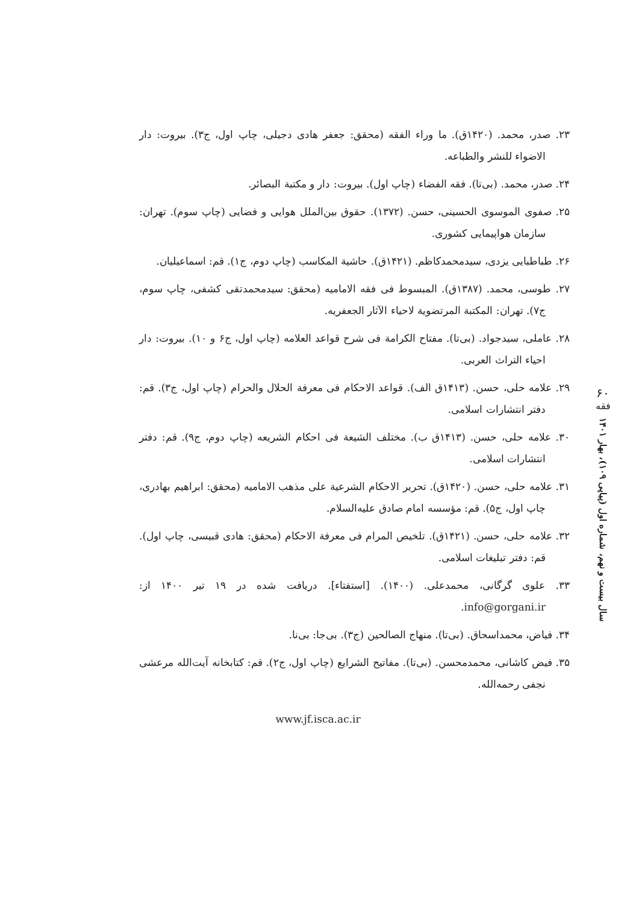۶۰
فقه
سال بیست و نهم، شماره اول (پیاپی ۱۰۹)، بهار ۱۴۰۱
۲۳. صدر، محمد. (۱۴۲۰ق). ما وراء الفقه (محقق: جعفر هادی دجیلی، چاپ اول، ج۳). بیروت: دار الاضواء للنشر والطباعه.
۲۴. صدر، محمد. (بی‌تا). فقه الفضاء (چاپ اول). بیروت: دار و مکتبة البصائر.
۲۵. صفوی الموسوی الحسینی، حسن. (۱۳۷۲). حقوق بین‌الملل هوایی و فضایی (چاپ سوم). تهران: سازمان هواپیمایی کشوری.
۲۶. طباطبایی یزدی، سیدمحمدکاظم. (۱۴۲۱ق). حاشیة المکاسب (چاپ دوم، ج۱). قم: اسماعیلیان.
۲۷. طوسی، محمد. (۱۳۸۷ق). المبسوط فی فقه الامامیه (محقق: سیدمحمدتقی کشفی، چاپ سوم، ج۷). تهران: المکتبة المرتضویة لاحیاء الآثار الجعفریه.
۲۸. عاملی، سیدجواد. (بی‌تا). مفتاح الکرامة فی شرح قواعد العلامه (چاپ اول، ج۶ و ۱۰). بیروت: دار احیاء التراث العربی.
۲۹. علامه حلی، حسن. (۱۴۱۳ق الف). قواعد الاحکام فی معرفة الحلال والحرام (چاپ اول، ج۳). قم: دفتر انتشارات اسلامی.
۳۰. علامه حلی، حسن. (۱۴۱۳ق ب). مختلف الشیعة فی احکام الشریعه (چاپ دوم، ج۹). قم: دفتر انتشارات اسلامی.
۳۱. علامه حلی، حسن. (۱۴۲۰ق). تحریر الاحکام الشرعیة علی مذهب الامامیه (محقق: ابراهیم بهادری، چاپ اول، ج۵). قم: مؤسسه امام صادق علیه‌السلام.
۳۲. علامه حلی، حسن. (۱۴۲۱ق). تلخیص المرام فی معرفة الاحکام (محقق: هادی قبیسی، چاپ اول). قم: دفتر تبلیغات اسلامی.
۳۳. علوی گرگانی، محمدعلی. (۱۴۰۰). [استفتاء]. دریافت شده در ۱۹ تیر ۱۴۰۰ از: info@gorgani.ir.
۳۴. فیاض، محمداسحاق. (بی‌تا). منهاج الصالحین (ج۳). بی‌جا: بی‌نا.
۳۵. فیض کاشانی، محمدمحسن. (بی‌تا). مفاتیح الشرایع (چاپ اول، ج۲). قم: کتابخانه آیت‌الله مرعشی نجفی رحمه‌الله.
www.jf.isca.ac.ir